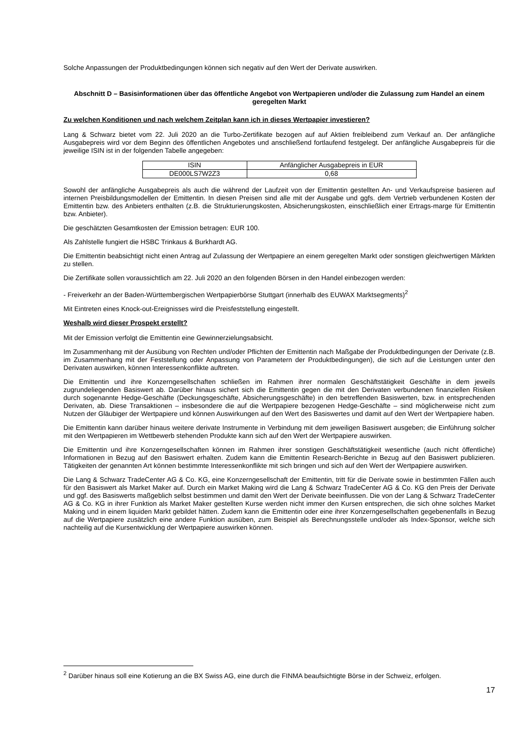Solche Anpassungen der Produktbedingungen können sich negativ auf den Wert der Derivate auswirken.
Abschnitt D – Basisinformationen über das öffentliche Angebot von Wertpapieren und/oder die Zulassung zum Handel an einem geregelten Markt
Zu welchen Konditionen und nach welchem Zeitplan kann ich in dieses Wertpapier investieren?
Lang & Schwarz bietet vom 22. Juli 2020 an die Turbo-Zertifikate bezogen auf auf Aktien freibleibend zum Verkauf an. Der anfängliche Ausgabepreis wird vor dem Beginn des öffentlichen Angebotes und anschließend fortlaufend festgelegt. Der anfängliche Ausgabepreis für die jeweilige ISIN ist in der folgenden Tabelle angegeben:
| ISIN | Anfänglicher Ausgabepreis in EUR |
| DE000LS7W2Z3 | 0,68 |
Sowohl der anfängliche Ausgabepreis als auch die während der Laufzeit von der Emittentin gestellten An- und Verkaufspreise basieren auf internen Preisbildungsmodellen der Emittentin. In diesen Preisen sind alle mit der Ausgabe und ggfs. dem Vertrieb verbundenen Kosten der Emittentin bzw. des Anbieters enthalten (z.B. die Strukturierungskosten, Absicherungskosten, einschließlich einer Ertrags-marge für Emittentin bzw. Anbieter).
Die geschätzten Gesamtkosten der Emission betragen: EUR 100.
Als Zahlstelle fungiert die HSBC Trinkaus & Burkhardt AG.
Die Emittentin beabsichtigt nicht einen Antrag auf Zulassung der Wertpapiere an einem geregelten Markt oder sonstigen gleichwertigen Märkten zu stellen.
Die Zertifikate sollen voraussichtlich am 22. Juli 2020 an den folgenden Börsen in den Handel einbezogen werden:
- Freiverkehr an der Baden-Württembergischen Wertpapierbörse Stuttgart (innerhalb des EUWAX Marktsegments)<sup>2</sup>
Mit Eintreten eines Knock-out-Ereignisses wird die Preisfeststellung eingestellt.
Weshalb wird dieser Prospekt erstellt?
Mit der Emission verfolgt die Emittentin eine Gewinnerzielungsabsicht.
Im Zusammenhang mit der Ausübung von Rechten und/oder Pflichten der Emittentin nach Maßgabe der Produktbedingungen der Derivate (z.B. im Zusammenhang mit der Feststellung oder Anpassung von Parametern der Produktbedingungen), die sich auf die Leistungen unter den Derivaten auswirken, können Interessenkonflikte auftreten.
Die Emittentin und ihre Konzerngesellschaften schließen im Rahmen ihrer normalen Geschäftstätigkeit Geschäfte in dem jeweils zugrundeliegenden Basiswert ab. Darüber hinaus sichert sich die Emittentin gegen die mit den Derivaten verbundenen finanziellen Risiken durch sogenannte Hedge-Geschäfte (Deckungsgeschäfte, Absicherungsgeschäfte) in den betreffenden Basiswerten, bzw. in entsprechenden Derivaten, ab. Diese Transaktionen – insbesondere die auf die Wertpapiere bezogenen Hedge-Geschäfte – sind möglicherweise nicht zum Nutzen der Gläubiger der Wertpapiere und können Auswirkungen auf den Wert des Basiswertes und damit auf den Wert der Wertpapiere haben.
Die Emittentin kann darüber hinaus weitere derivate Instrumente in Verbindung mit dem jeweiligen Basiswert ausgeben; die Einführung solcher mit den Wertpapieren im Wettbewerb stehenden Produkte kann sich auf den Wert der Wertpapiere auswirken.
Die Emittentin und ihre Konzerngesellschaften können im Rahmen ihrer sonstigen Geschäftstätigkeit wesentliche (auch nicht öffentliche) Informationen in Bezug auf den Basiswert erhalten. Zudem kann die Emittentin Research-Berichte in Bezug auf den Basiswert publizieren. Tätigkeiten der genannten Art können bestimmte Interessenkonflikte mit sich bringen und sich auf den Wert der Wertpapiere auswirken.
Die Lang & Schwarz TradeCenter AG & Co. KG, eine Konzerngesellschaft der Emittentin, tritt für die Derivate sowie in bestimmten Fällen auch für den Basiswert als Market Maker auf. Durch ein Market Making wird die Lang & Schwarz TradeCenter AG & Co. KG den Preis der Derivate und ggf. des Basiswerts maßgeblich selbst bestimmen und damit den Wert der Derivate beeinflussen. Die von der Lang & Schwarz TradeCenter AG & Co. KG in ihrer Funktion als Market Maker gestellten Kurse werden nicht immer den Kursen entsprechen, die sich ohne solches Market Making und in einem liquiden Markt gebildet hätten. Zudem kann die Emittentin oder eine ihrer Konzerngesellschaften gegebenenfalls in Bezug auf die Wertpapiere zusätzlich eine andere Funktion ausüben, zum Beispiel als Berechnungsstelle und/oder als Index-Sponsor, welche sich nachteilig auf die Kursentwicklung der Wertpapiere auswirken können.
<sup>2</sup> Darüber hinaus soll eine Kotierung an die BX Swiss AG, eine durch die FINMA beaufsichtigte Börse in der Schweiz, erfolgen.
17